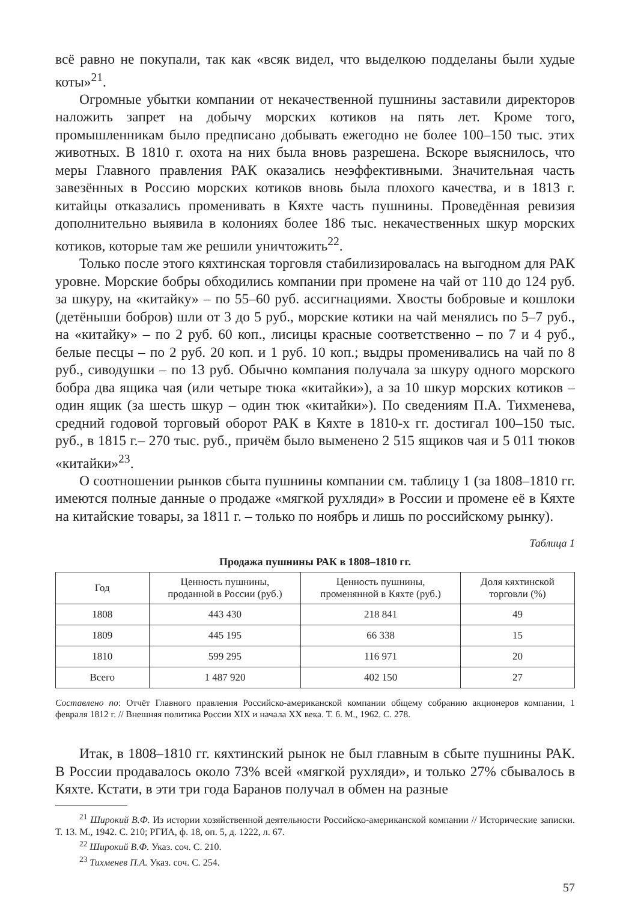всё равно не покупали, так как «всяк видел, что выделкою подделаны были худые коты»<sup>21</sup>.
Огромные убытки компании от некачественной пушнины заставили директоров наложить запрет на добычу морских котиков на пять лет. Кроме того, промышленникам было предписано добывать ежегодно не более 100–150 тыс. этих животных. В 1810 г. охота на них была вновь разрешена. Вскоре выяснилось, что меры Главного правления РАК оказались неэффективными. Значительная часть завезённых в Россию морских котиков вновь была плохого качества, и в 1813 г. китайцы отказались променивать в Кяхте часть пушнины. Проведённая ревизия дополнительно выявила в колониях более 186 тыс. некачественных шкур морских котиков, которые там же решили уничтожить<sup>22</sup>.
Только после этого кяхтинская торговля стабилизировалась на выгодном для РАК уровне. Морские бобры обходились компании при промене на чай от 110 до 124 руб. за шкуру, на «китайку» – по 55–60 руб. ассигнациями. Хвосты бобровые и кошлоки (детёныши бобров) шли от 3 до 5 руб., морские котики на чай менялись по 5–7 руб., на «китайку» – по 2 руб. 60 коп., лисицы красные соответственно – по 7 и 4 руб., белые песцы – по 2 руб. 20 коп. и 1 руб. 10 коп.; выдры променивались на чай по 8 руб., сиводушки – по 13 руб. Обычно компания получала за шкуру одного морского бобра два ящика чая (или четыре тюка «китайки»), а за 10 шкур морских котиков – один ящик (за шесть шкур – один тюк «китайки»). По сведениям П.А. Тихменева, средний годовой торговый оборот РАК в Кяхте в 1810-х гг. достигал 100–150 тыс. руб., в 1815 г.– 270 тыс. руб., причём было выменено 2 515 ящиков чая и 5 011 тюков «китайки»<sup>23</sup>.
О соотношении рынков сбыта пушнины компании см. таблицу 1 (за 1808–1810 гг. имеются полные данные о продаже «мягкой рухляди» в России и промене её в Кяхте на китайские товары, за 1811 г. – только по ноябрь и лишь по российскому рынку).
Таблица 1
Продажа пушнины РАК в 1808–1810 гг.
| Год | Ценность пушнины, проданной в России (руб.) | Ценность пушнины, променянной в Кяхте (руб.) | Доля кяхтинской торговли (%) |
| --- | --- | --- | --- |
| 1808 | 443 430 | 218 841 | 49 |
| 1809 | 445 195 | 66 338 | 15 |
| 1810 | 599 295 | 116 971 | 20 |
| Всего | 1 487 920 | 402 150 | 27 |
Составлено по: Отчёт Главного правления Российско-американской компании общему собранию акционеров компании, 1 февраля 1812 г. // Внешняя политика России XIX и начала XX века. Т. 6. М., 1962. С. 278.
Итак, в 1808–1810 гг. кяхтинский рынок не был главным в сбыте пушнины РАК. В России продавалось около 73% всей «мягкой рухляди», и только 27% сбывалось в Кяхте. Кстати, в эти три года Баранов получал в обмен на разные
<sup>21</sup> Широкий В.Ф. Из истории хозяйственной деятельности Российско-американской компании // Исторические записки. Т. 13. М., 1942. С. 210; РГИА, ф. 18, оп. 5, д. 1222, л. 67.
<sup>22</sup> Широкий В.Ф. Указ. соч. С. 210.
<sup>23</sup> Тихменев П.А. Указ. соч. С. 254.
57